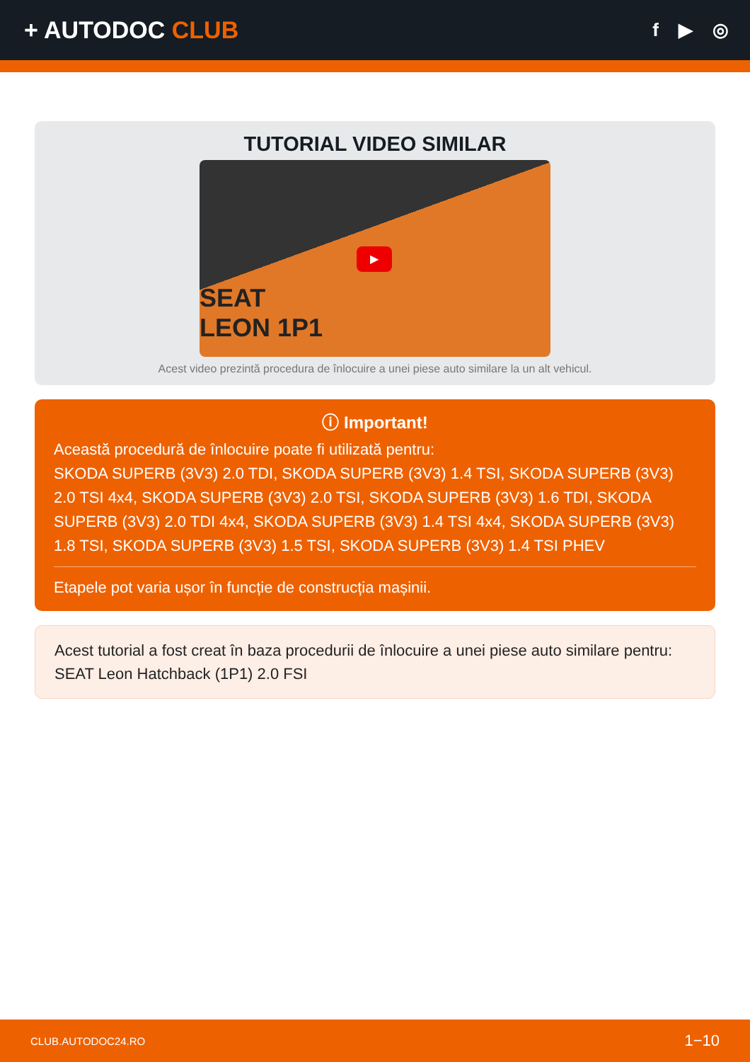+ AUTODOC CLUB
f ▶ ◎
TUTORIAL VIDEO SIMILAR
▶
SEAT
LEON 1P1
Acest video prezintă procedura de înlocuire a unei piese auto similare la un alt vehicul.
ⓘ Important!
Această procedură de înlocuire poate fi utilizată pentru:
SKODA SUPERB (3V3) 2.0 TDI, SKODA SUPERB (3V3) 1.4 TSI, SKODA SUPERB (3V3) 2.0 TSI 4x4, SKODA SUPERB (3V3) 2.0 TSI, SKODA SUPERB (3V3) 1.6 TDI, SKODA SUPERB (3V3) 2.0 TDI 4x4, SKODA SUPERB (3V3) 1.4 TSI 4x4, SKODA SUPERB (3V3) 1.8 TSI, SKODA SUPERB (3V3) 1.5 TSI, SKODA SUPERB (3V3) 1.4 TSI PHEV
Etapele pot varia ușor în funcție de construcția mașinii.
Acest tutorial a fost creat în baza procedurii de înlocuire a unei piese auto similare pentru: SEAT Leon Hatchback (1P1) 2.0 FSI
CLUB.AUTODOC24.RO 1−10